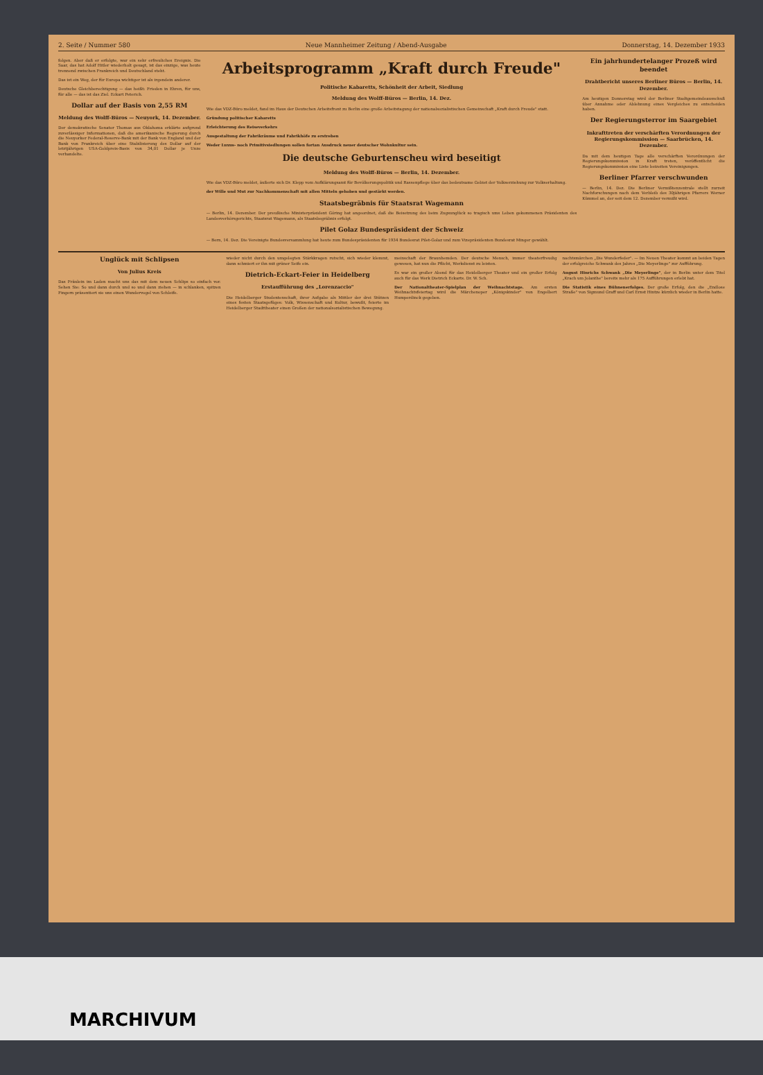2. Seite / Nummer 580 Neue Mannheimer Zeitung / Abend-Ausgabe Donnerstag, 14. Dezember 1933
folgen. Aber daß er erfolgte, war ein sehr erfreuliches Ereignis. Die Saar, das hat Adolf Hitler wiederholt gesagt, ist das einzige, was heute trennend zwischen Frankreich und Deutschland steht.
Das ist ein Weg, der für Europa wichtiger ist als irgendein anderer.
Deutsche Gleichberechtigung — das heißt: Frieden in Ehren, für uns, für alle — das ist das Ziel. Eckart Peterich.
Dollar auf der Basis von 2,55 RM
Meldung des Wolff-Büros — Neuyork, 14. Dezember.
Der demokratische Senator Thomas aus Oklahoma erklärte aufgrund zuverlässiger Informationen, daß die amerikanische Regierung durch die Neuyorker Federal-Reserve-Bank mit der Bank von England und der Bank von Frankreich über eine Stabilisierung des Dollar auf der letztjährigen USA-Goldpreis-Basis von 34,01 Dollar je Unze verhandelte.
Arbeitsprogramm „Kraft durch Freude"
Politische Kabaretts, Schönheit der Arbeit, Siedlung
Meldung des Wolff-Büros — Berlin, 14. Dez.
Wie das VDZ-Büro meldet, fand im Haus der Deutschen Arbeitsfront zu Berlin eine große Arbeitstagung der nationalsozialistischen Gemeinschaft „Kraft durch Freude" statt.
Gründung politischer Kabaretts
Erleichterung des Reiseverkehrs
Ausgestaltung der Fabrikräume und Fabrikhöfe zu erstreben
Weder Luxus- noch Primitivsiedlungen sollen fortan Ausdruck neuer deutscher Wohnkultur sein.
Die deutsche Geburtenscheu wird beseitigt
Meldung des Wolff-Büros — Berlin, 14. Dezember.
Wie das VDZ-Büro meldet, äußerte sich Dr. Klepp vom Aufklärungsamt für Bevölkerungspolitik und Rassenpflege über das bedeutsame Gebiet der Volkserziehung zur Volkserhaltung.
der Wille und Mut zur Nachkommenschaft mit allen Mitteln gehoben und gestärkt werden.
Staatsbegräbnis für Staatsrat Wagemann
— Berlin, 14. Dezember. Der preußische Ministerpräsident Göring hat angeordnet, daß die Beisetzung des beim Zugsunglück so tragisch ums Leben gekommenen Präsidenten des Landesverhörsgerichts, Staatsrat Wagemann, als Staatsbegräbnis erfolgt.
Pilet Golaz Bundespräsident der Schweiz
— Bern, 14. Dez. Die Vereinigte Bundesversammlung hat heute zum Bundespräsidenten für 1934 Bundesrat Pilet-Golaz und zum Vizepräsidenten Bundesrat Minger gewählt.
Ein jahrhundertelanger Prozeß wird beendet
Drahtbericht unseres Berliner Büros — Berlin, 14. Dezember.
Am heutigen Donnerstag wird der Berliner Stadtgemeindeausschuß über Annahme oder Ablehnung eines Vergleiches zu entscheiden haben.
Der Regierungsterror im Saargebiet
Inkrafttreten der verschärften Verordnungen der Regierungskommission — Saarbrücken, 14. Dezember.
Da mit dem heutigen Tage alle verschärften Verordnungen der Regierungskommission in Kraft treten, veröffentlicht die Regierungskommission eine Liste beizeiten Vereinigungen.
Berliner Pfarrer verschwunden
— Berlin, 14. Dez. Die Berliner Vermißtenzentrale stellt zurzeit Nachforschungen nach dem Verbleib des 30jährigen Pfarrers Werner Kümmel an, der seit dem 12. Dezember vermißt wird.
Unglück mit Schlipsen
Von Julius Kreis
Das Fräulein im Laden macht uns das mit dem neuen Schlips so einfach vor. Sehen Sie: So und dann durch und so und dann ziehen — in schlanken, spitzen Fingern präsentiert sie uns einen Wundervogel von Schleife.
wieder nicht durch den umgelegten Stärkkragen rutscht, sich wieder klemmt, dann schmiert er ihn mit grüner Seife ein.
Dietrich-Eckart-Feier in Heidelberg
Erstaufführung des „Lorenzaccio"
Die Heidelberger Studentenschaft, ihrer Aufgabe als Mittler der drei Stützen eines festen Staatsgefüges: Volk, Wissenschaft und Kultur, bewußt, feierte im Heidelberger Stadttheater einen Großen der nationalsozialistischen Bewegung.
meinschaft der Braunhemden. Der deutsche Mensch, immer theaterfreudig gewesen, hat nun die Pflicht, Werkdienst zu leisten.
Es war ein großer Abend für das Heidelberger Theater und ein großer Erfolg auch für das Werk Dietrich Eckarts. Dr. W. Sch.
Der Nationaltheater-Spielplan der Weihnachtstage. Am ersten Weihnachtsfeiertag wird die Märchenoper „Königskinder" von Engelbert Humperdinck gegeben.
nachtsmärchen „Die Wunderfeder". — Im Neuen Theater kommt an beiden Tagen der erfolgreiche Schwank des Jahres „Die Meyerlinge" zur Aufführung.
August Hinrichs Schwank „Die Meyerlinge", der in Berlin unter dem Titel „Krach um Jolanthe" bereits mehr als 175 Aufführungen erlebt hat.
Die Statistik eines Bühnenerfolges. Der große Erfolg, den die „Endlose Straße" von Sigmund Graff und Carl Ernst Hintze kürzlich wieder in Berlin hatte.
MARCHIVUM